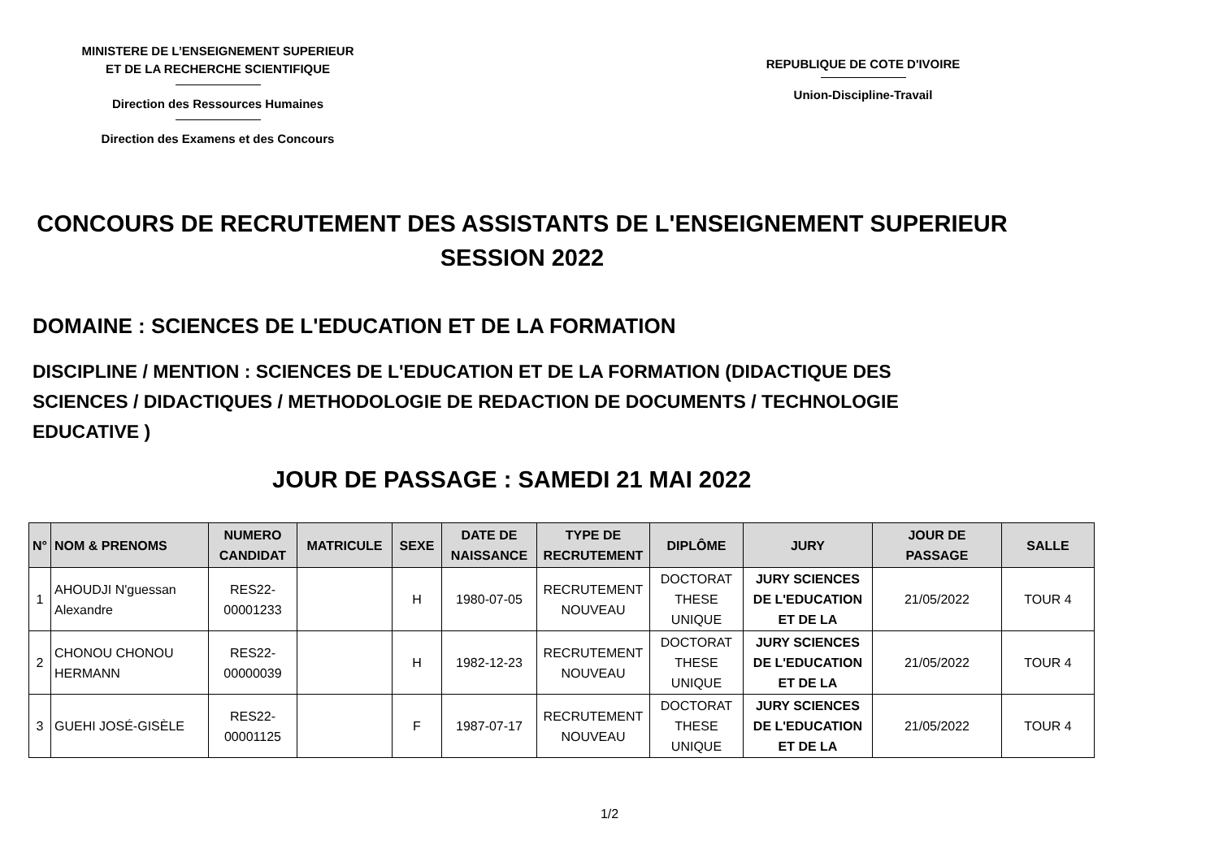MINISTERE DE L’ENSEIGNEMENT SUPERIEUR
ET DE LA RECHERCHE SCIENTIFIQUE
Direction des Ressources Humaines
Direction des Examens et des Concours
REPUBLIQUE DE COTE D'IVOIRE
Union-Discipline-Travail
CONCOURS DE RECRUTEMENT DES ASSISTANTS DE L'ENSEIGNEMENT SUPERIEUR
SESSION 2022
DOMAINE : SCIENCES DE L'EDUCATION ET DE LA FORMATION
DISCIPLINE / MENTION : SCIENCES DE L'EDUCATION ET DE LA FORMATION (DIDACTIQUE DES SCIENCES / DIDACTIQUES / METHODOLOGIE DE REDACTION DE DOCUMENTS / TECHNOLOGIE EDUCATIVE )
JOUR DE PASSAGE : SAMEDI 21 MAI 2022
| N° | NOM & PRENOMS | NUMERO CANDIDAT | MATRICULE | SEXE | DATE DE NAISSANCE | TYPE DE RECRUTEMENT | DIPLÔME | JURY | JOUR DE PASSAGE | SALLE |
| --- | --- | --- | --- | --- | --- | --- | --- | --- | --- | --- |
| 1 | AHOUDJI N'guessan Alexandre | RES22-00001233 | | H | 1980-07-05 | RECRUTEMENT NOUVEAU | DOCTORAT THESE UNIQUE | JURY SCIENCES DE L'EDUCATION ET DE LA | 21/05/2022 | TOUR 4 |
| 2 | CHONOU CHONOU HERMANN | RES22-00000039 | | H | 1982-12-23 | RECRUTEMENT NOUVEAU | DOCTORAT THESE UNIQUE | JURY SCIENCES DE L'EDUCATION ET DE LA | 21/05/2022 | TOUR 4 |
| 3 | GUEHI JOSÉ-GISÈLE | RES22-00001125 | | F | 1987-07-17 | RECRUTEMENT NOUVEAU | DOCTORAT THESE UNIQUE | JURY SCIENCES DE L'EDUCATION ET DE LA | 21/05/2022 | TOUR 4 |
1/2